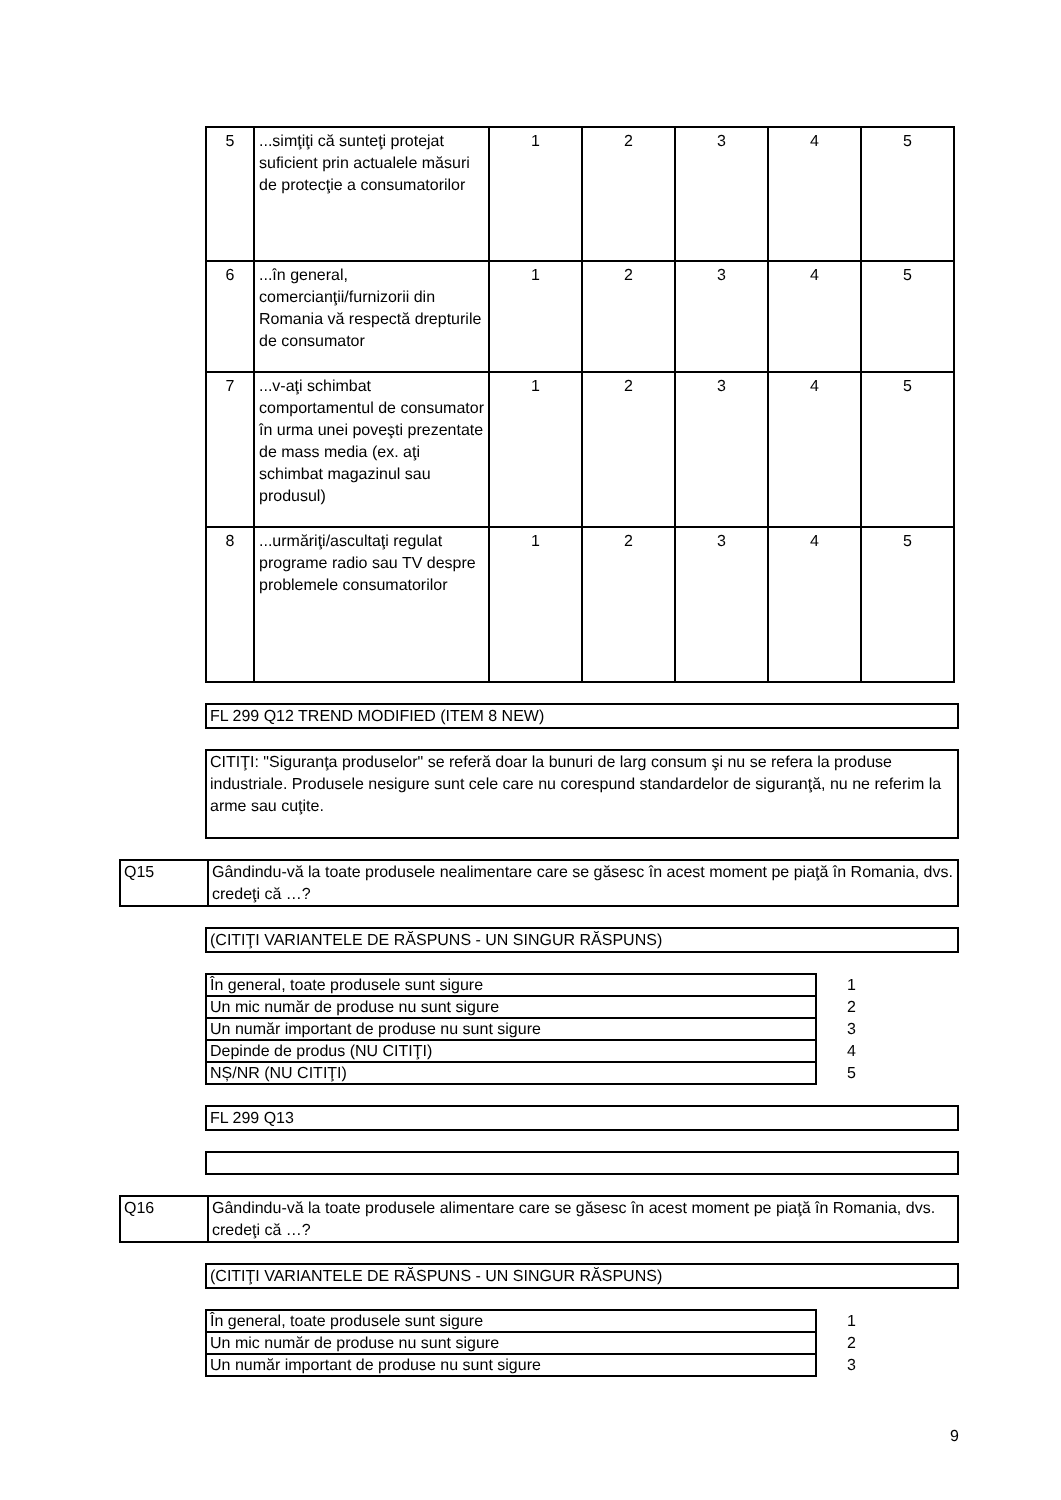| 5 | ...simţiţi că sunteţi protejat suficient prin actualele măsuri de protecţie a consumatorilor | 1 | 2 | 3 | 4 | 5 |
| 6 | ...în general, comercianţii/furnizorii din Romania vă respectă drepturile de consumator | 1 | 2 | 3 | 4 | 5 |
| 7 | ...v-aţi schimbat comportamentul de consumator în urma unei poveşti prezentate de mass media (ex. aţi schimbat magazinul sau produsul) | 1 | 2 | 3 | 4 | 5 |
| 8 | ...urmăriţi/ascultaţi regulat programe radio sau TV despre problemele consumatorilor | 1 | 2 | 3 | 4 | 5 |
FL 299 Q12 TREND MODIFIED (ITEM 8 NEW)
CITIŢI: "Siguranţa produselor" se referă doar la bunuri de larg consum şi nu se refera la produse industriale. Produsele nesigure sunt cele care nu corespund standardelor de siguranţă, nu ne referim la arme sau cuţite.
Q15 Gândindu-vă la toate produsele nealimentare care se găsesc în acest moment pe piaţă în Romania, dvs. credeţi că …?
(CITIŢI VARIANTELE DE RĂSPUNS - UN SINGUR RĂSPUNS)
| În general, toate produsele sunt sigure | 1 |
| Un mic număr de produse nu sunt sigure | 2 |
| Un număr important de produse nu sunt sigure | 3 |
| Depinde de produs (NU CITIŢI) | 4 |
| NȘ/NR (NU CITIŢI) | 5 |
FL 299 Q13
Q16 Gândindu-vă la toate produsele alimentare care se găsesc în acest moment pe piaţă în Romania, dvs. credeţi că …?
(CITIŢI VARIANTELE DE RĂSPUNS - UN SINGUR RĂSPUNS)
| În general, toate produsele sunt sigure | 1 |
| Un mic număr de produse nu sunt sigure | 2 |
| Un număr important de produse nu sunt sigure | 3 |
9